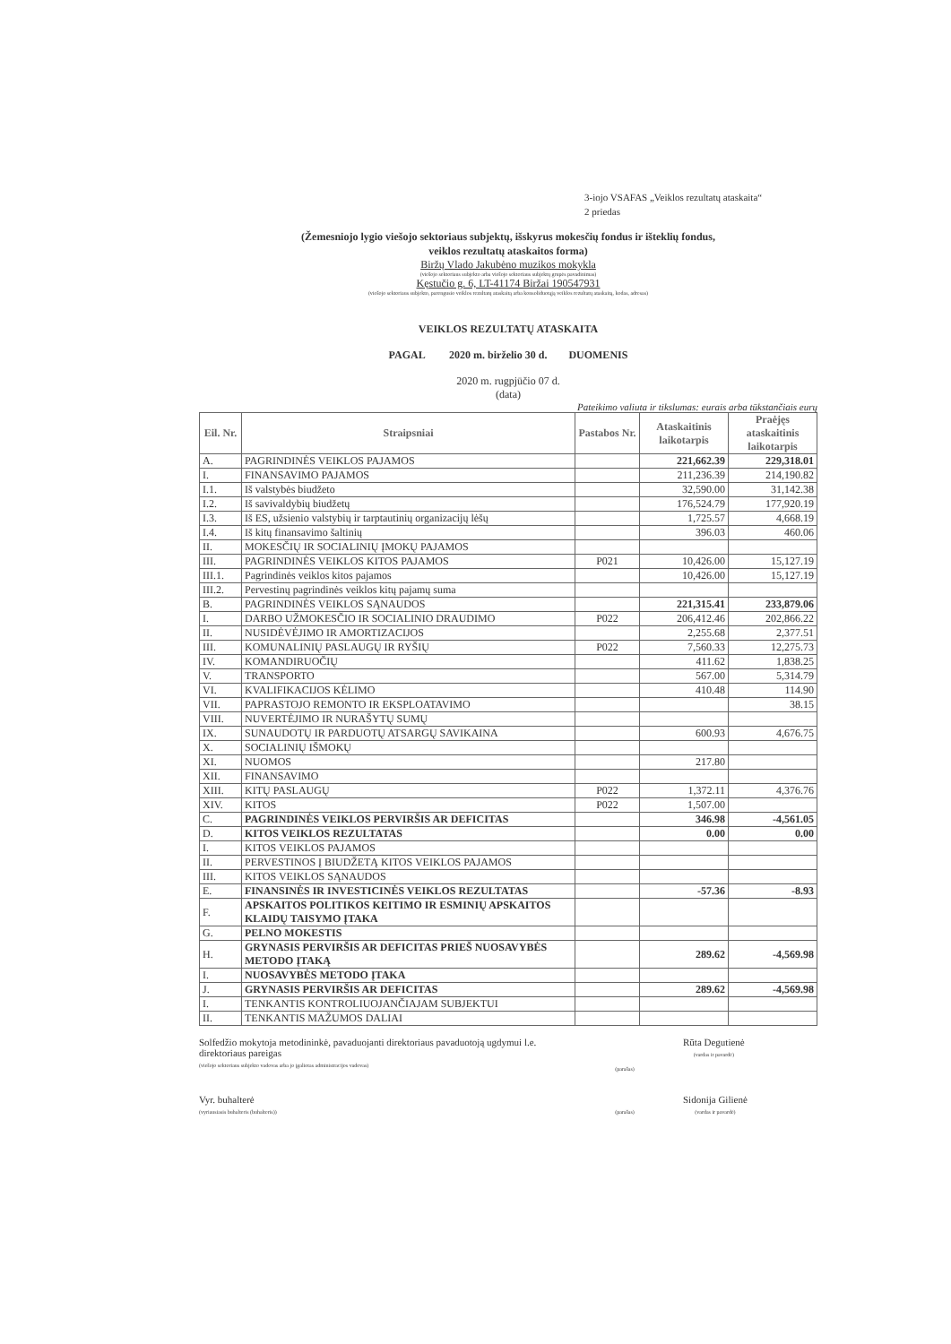3-iojo VSAFAS „Veiklos rezultatų ataskaita“
2 priedas
(Žemesniojo lygio viešojo sektoriaus subjektų, išskyrus mokesčių fondus ir išteklių fondus,
veiklos rezultatų ataskaitos forma)
Biržų Vlado Jakubėno muzikos mokykla
(viešojo sektoriaus subjekto arba viešojo sektoriaus subjektų grupės pavadinimas)
Kęstučio g. 6, LT-41174 Biržai 190547931
(viešojo sektoriaus subjekto, parengusio veiklos rezultatų ataskaitą arba konsoliduotąją veiklos rezultatų ataskaitą, kodas, adresas)
VEIKLOS REZULTATŲ ATASKAITA
PAGAL 2020 m. birželio 30 d. DUOMENIS
2020 m. rugpjūčio 07 d.
(data)
Pateikimo valiuta ir tikslumas: eurais arba tūkstančiais eurų
| Eil. Nr. | Straipsniai | Pastabos Nr. | Ataskaitinis laikotarpis | Praėjęs ataskaitinis laikotarpis |
| --- | --- | --- | --- | --- |
| A. | PAGRINDINĖS VEIKLOS PAJAMOS | | 221,662.39 | 229,318.01 |
| I. | FINANSAVIMO PAJAMOS | | 211,236.39 | 214,190.82 |
| I.1. | Iš valstybės biudžeto | | 32,590.00 | 31,142.38 |
| I.2. | Iš savivaldybių biudžetų | | 176,524.79 | 177,920.19 |
| I.3. | Iš ES, užsienio valstybių ir tarptautinių organizacijų lėšų | | 1,725.57 | 4,668.19 |
| I.4. | Iš kitų finansavimo šaltinių | | 396.03 | 460.06 |
| II. | MOKESČIŲ IR SOCIALINIŲ ĮMOKŲ PAJAMOS | | | |
| III. | PAGRINDINĖS VEIKLOS KITOS PAJAMOS | P021 | 10,426.00 | 15,127.19 |
| III.1. | Pagrindinės veiklos kitos pajamos | | 10,426.00 | 15,127.19 |
| III.2. | Pervestinų pagrindinės veiklos kitų pajamų suma | | | |
| B. | PAGRINDINĖS VEIKLOS SĄNAUDOS | | 221,315.41 | 233,879.06 |
| I. | DARBO UŽMOKESČIO IR SOCIALINIO DRAUDIMO | P022 | 206,412.46 | 202,866.22 |
| II. | NUSIDĖVĖJIMO IR AMORTIZACIJOS | | 2,255.68 | 2,377.51 |
| III. | KOMUNALINIŲ PASLAUGŲ IR RYŠIŲ | P022 | 7,560.33 | 12,275.73 |
| IV. | KOMANDIRUOČIŲ | | 411.62 | 1,838.25 |
| V. | TRANSPORTO | | 567.00 | 5,314.79 |
| VI. | KVALIFIKACIJOS KĖLIMO | | 410.48 | 114.90 |
| VII. | PAPRASTOJO REMONTO IR EKSPLOATAVIMO | | | 38.15 |
| VIII. | NUVERTĖJIMO IR NURAŠYTŲ SUMŲ | | | |
| IX. | SUNAUDOTŲ IR PARDUOTŲ ATSARGŲ SAVIKAINA | | 600.93 | 4,676.75 |
| X. | SOCIALINIŲ IŠMOKŲ | | | |
| XI. | NUOMOS | | 217.80 | |
| XII. | FINANSAVIMO | | | |
| XIII. | KITŲ PASLAUGŲ | P022 | 1,372.11 | 4,376.76 |
| XIV. | KITOS | P022 | 1,507.00 | |
| C. | PAGRINDINĖS VEIKLOS PERVIRŠIS AR DEFICITAS | | 346.98 | -4,561.05 |
| D. | KITOS VEIKLOS REZULTATAS | | 0.00 | 0.00 |
| I. | KITOS VEIKLOS PAJAMOS | | | |
| II. | PERVESTINOS Į BIUDŽETĄ KITOS VEIKLOS PAJAMOS | | | |
| III. | KITOS VEIKLOS SĄNAUDOS | | | |
| E. | FINANSINĖS IR INVESTICINĖS VEIKLOS REZULTATAS | | -57.36 | -8.93 |
| F. | APSKAITOS POLITIKOS KEITIMO IR ESMINIŲ APSKAITOS KLAIDŲ TAISYMO ĮTAKA | | | |
| G. | PELNO MOKESTIS | | | |
| H. | GRYNASIS PERVIRŠIS AR DEFICITAS PRIEŠ NUOSAVYBĖS METODO ĮTAKĄ | | 289.62 | -4,569.98 |
| I. | NUOSAVYBĖS METODO ĮTAKA | | | |
| J. | GRYNASIS PERVIRŠIS AR DEFICITAS | | 289.62 | -4,569.98 |
| I. | TENKANTIS KONTROLIUOJANČIAJAM SUBJEKTUI | | | |
| II. | TENKANTIS MAŽUMOS DALIAI | | | |
Solfedžio mokytoja metodininkė, pavaduojanti direktoriaus pavaduotoją ugdymui l.e. direktoriaus pareigas
(viešojo sektoriaus subjekto vadovas arba jo įgaliotas administracijos vadovas)
(parašas)
Rūta Degutienė
(vardas ir pavardė)
Vyr. buhalterė
(vyriausiasis buhalteris (buhalteris))
(parašas)
Sidonija Gilienė
(vardas ir pavardė)